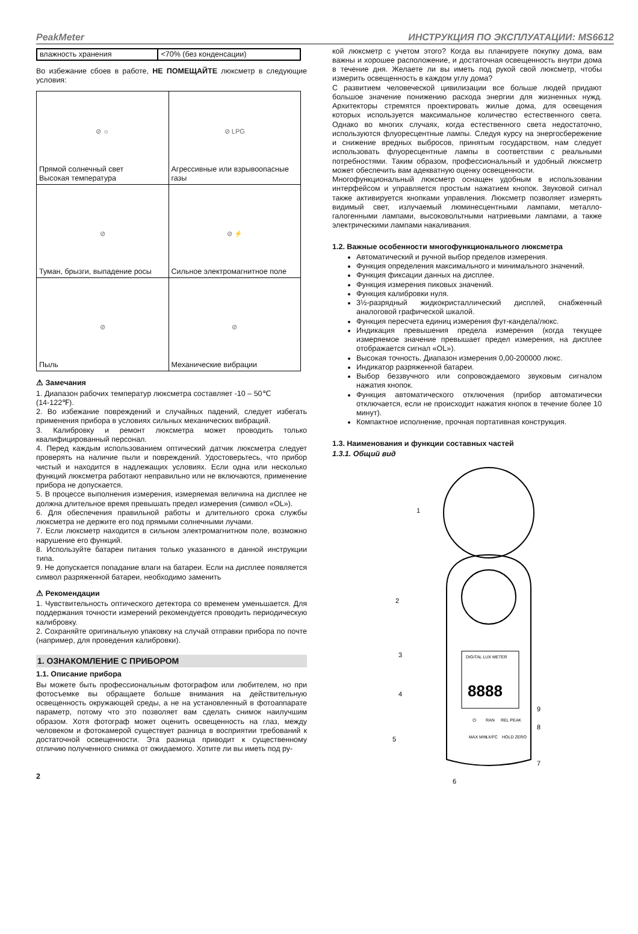PeakMeter ИНСТРУКЦИЯ ПО ЭКСПЛУАТАЦИИ: MS6612
| влажность хранения | <70% (без конденсации) |
Во избежание сбоев в работе, НЕ ПОМЕЩАЙТЕ люксметр в следующие условия:
| ⊘ ☼ Прямой солнечный свет Высокая температура | ⊘ LPG Агрессивные или взрывоопасные газы |
| ⊘ Туман, брызги, выпадение росы | ⊘ ⚡ Сильное электромагнитное поле |
| ⊘ Пыль | ⊘ Механические вибрации |
⚠ Замечания
1. Диапазон рабочих температур люксметра составляет -10 – 50℃
(14-122℉).
2. Во избежание повреждений и случайных падений, следует избегать применения прибора в условиях сильных механических вибраций.
3. Калибровку и ремонт люксметра может проводить только квалифицированный персонал.
4. Перед каждым использованием оптический датчик люксметра следует проверять на наличие пыли и повреждений. Удостоверьтесь, что прибор чистый и находится в надлежащих условиях. Если одна или несколько функций люксметра работают неправильно или не включаются, применение прибора не допускается.
5. В процессе выполнения измерения, измеряемая величина на дисплее не должна длительное время превышать предел измерения (символ «OL»).
6. Для обеспечения правильной работы и длительного срока службы люксметра не держите его под прямыми солнечными лучами.
7. Если люксметр находится в сильном электромагнитном поле, возможно нарушение его функций.
8. Используйте батареи питания только указанного в данной инструкции типа.
9. Не допускается попадание влаги на батареи. Если на дисплее появляется символ разряженной батареи, необходимо заменить
⚠ Рекомендации
1. Чувствительность оптического детектора со временем уменьшается. Для поддержания точности измерений рекомендуется проводить периодическую калибровку.
2. Сохраняйте оригинальную упаковку на случай отправки прибора по почте (например, для проведения калибровки).
1. ОЗНАКОМЛЕНИЕ С ПРИБОРОМ
1.1. Описание прибора
Вы можете быть профессиональным фотографом или любителем, но при фотосъемке вы обращаете больше внимания на действительную освещенность окружающей среды, а не на установленный в фотоаппарате параметр, потому что это позволяет вам сделать снимок наилучшим образом. Хотя фотограф может оценить освещенность на глаз, между человеком и фотокамерой существует разница в восприятии требований к достаточной освещенности. Эта разница приводит к существенному отличию полученного снимка от ожидаемого. Хотите ли вы иметь под ру-
2
кой люксметр с учетом этого? Когда вы планируете покупку дома, вам важны и хорошее расположение, и достаточная освещенность внутри дома в течение дня. Желаете ли вы иметь под рукой свой люксметр, чтобы измерить освещенность в каждом углу дома?
С развитием человеческой цивилизации все больше людей придают большое значение понижению расхода энергии для жизненных нужд. Архитекторы стремятся проектировать жилые дома, для освещения которых используется максимальное количество естественного света. Однако во многих случаях, когда естественного света недостаточно, используются флуоресцентные лампы. Следуя курсу на энергосбережение и снижение вредных выбросов, принятым государством, нам следует использовать флуоресцентные лампы в соответствии с реальными потребностями. Таким образом, профессиональный и удобный люксметр может обеспечить вам адекватную оценку освещенности.
Многофункциональный люксметр оснащен удобным в использовании интерфейсом и управляется простым нажатием кнопок. Звуковой сигнал также активируется кнопками управления. Люксметр позволяет измерять видимый свет, излучаемый люминесцентными лампами, металло-галогенными лампами, высоковольтными натриевыми лампами, а также электрическими лампами накаливания.
1.2. Важные особенности многофункционального люксметра
Автоматический и ручной выбор пределов измерения.
Функция определения максимального и минимального значений.
Функция фиксации данных на дисплее.
Функция измерения пиковых значений.
Функция калибровки нуля.
3½-разрядный жидкокристаллический дисплей, снабженный аналоговой графической шкалой.
Функция пересчета единиц измерения фут-кандела/люкс.
Индикация превышения предела измерения (когда текущее измеряемое значение превышает предел измерения, на дисплее отображается сигнал «OL»).
Высокая точность. Диапазон измерения 0,00-200000 люкс.
Индикатор разряженной батареи.
Выбор беззвучного или сопровождаемого звуковым сигналом нажатия кнопок.
Функция автоматического отключения (прибор автоматически отключается, если не происходит нажатия кнопок в течение более 10 минут).
Компактное исполнение, прочная портативная конструкция.
1.3. Наименования и функции составных частей
1.3.1. Общий вид
DIGITAL LUX METER
8888
1
2
3
4
5
6
7
8
9
⏻
RAN
REL PEAK
MAX MIN
LX/FC
HOLD ZERO